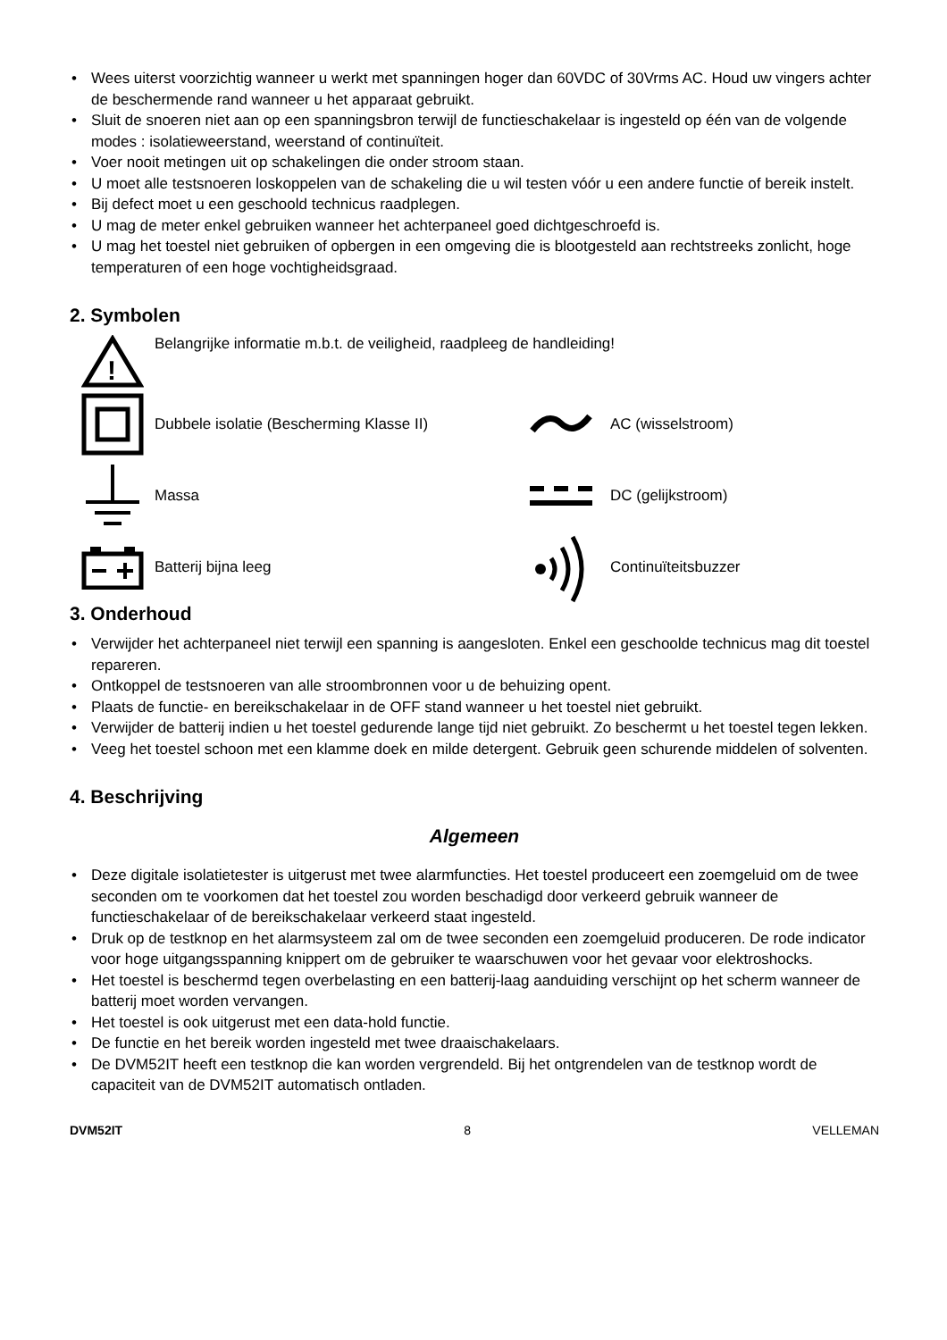Wees uiterst voorzichtig wanneer u werkt met spanningen hoger dan 60VDC of 30Vrms AC. Houd uw vingers achter de beschermende rand wanneer u het apparaat gebruikt.
Sluit de snoeren niet aan op een spanningsbron terwijl de functieschakelaar is ingesteld op één van de volgende modes : isolatieweerstand, weerstand of continuïteit.
Voer nooit metingen uit op schakelingen die onder stroom staan.
U moet alle testsnoeren loskoppelen van de schakeling die u wil testen vóór u een andere functie of bereik instelt.
Bij defect moet u een geschoold technicus raadplegen.
U mag de meter enkel gebruiken wanneer het achterpaneel goed dichtgeschroefd is.
U mag het toestel niet gebruiken of opbergen in een omgeving die is blootgesteld aan rechtstreeks zonlicht, hoge temperaturen of een hoge vochtigheidsgraad.
2. Symbolen
!
Belangrijke informatie m.b.t. de veiligheid, raadpleeg de handleiding!
Dubbele isolatie (Bescherming Klasse II)
AC (wisselstroom)
Massa DC (gelijkstroom)
Batterij bijna leeg Continuïteitsbuzzer
3. Onderhoud
Verwijder het achterpaneel niet terwijl een spanning is aangesloten. Enkel een geschoolde technicus mag dit toestel repareren.
Ontkoppel de testsnoeren van alle stroombronnen voor u de behuizing opent.
Plaats de functie- en bereikschakelaar in de OFF stand wanneer u het toestel niet gebruikt.
Verwijder de batterij indien u het toestel gedurende lange tijd niet gebruikt. Zo beschermt u het toestel tegen lekken.
Veeg het toestel schoon met een klamme doek en milde detergent. Gebruik geen schurende middelen of solventen.
4. Beschrijving
Algemeen
Deze digitale isolatietester is uitgerust met twee alarmfuncties. Het toestel produceert een zoemgeluid om de twee seconden om te voorkomen dat het toestel zou worden beschadigd door verkeerd gebruik wanneer de functieschakelaar of de bereikschakelaar verkeerd staat ingesteld.
Druk op de testknop en het alarmsysteem zal om de twee seconden een zoemgeluid produceren. De rode indicator voor hoge uitgangsspanning knippert om de gebruiker te waarschuwen voor het gevaar voor elektroshocks.
Het toestel is beschermd tegen overbelasting en een batterij-laag aanduiding verschijnt op het scherm wanneer de batterij moet worden vervangen.
Het toestel is ook uitgerust met een data-hold functie.
De functie en het bereik worden ingesteld met twee draaischakelaars.
De DVM52IT heeft een testknop die kan worden vergrendeld. Bij het ontgrendelen van de testknop wordt de capaciteit van de DVM52IT automatisch ontladen.
DVM52IT 8 VELLEMAN